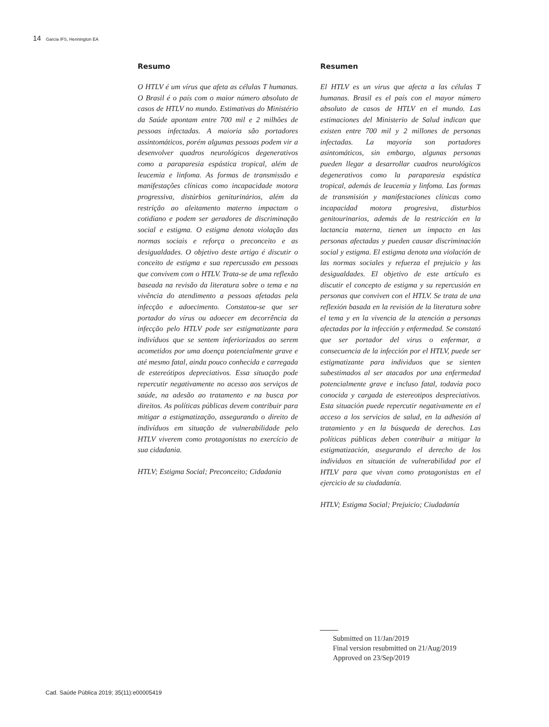14 Garcia IFS, Hennington EA
Resumo
O HTLV é um vírus que afeta as células T humanas. O Brasil é o país com o maior número absoluto de casos de HTLV no mundo. Estimativas do Ministério da Saúde apontam entre 700 mil e 2 milhões de pessoas infectadas. A maioria são portadores assintomáticos, porém algumas pessoas podem vir a desenvolver quadros neurológicos degenerativos como a paraparesia espástica tropical, além de leucemia e linfoma. As formas de transmissão e manifestações clínicas como incapacidade motora progressiva, distúrbios geniturinários, além da restrição ao aleitamento materno impactam o cotidiano e podem ser geradores de discriminação social e estigma. O estigma denota violação das normas sociais e reforça o preconceito e as desigualdades. O objetivo deste artigo é discutir o conceito de estigma e sua repercussão em pessoas que convivem com o HTLV. Trata-se de uma reflexão baseada na revisão da literatura sobre o tema e na vivência do atendimento a pessoas afetadas pela infecção e adoecimento. Constatou-se que ser portador do vírus ou adoecer em decorrência da infecção pelo HTLV pode ser estigmatizante para indivíduos que se sentem inferiorizados ao serem acometidos por uma doença potencialmente grave e até mesmo fatal, ainda pouco conhecida e carregada de estereótipos depreciativos. Essa situação pode repercutir negativamente no acesso aos serviços de saúde, na adesão ao tratamento e na busca por direitos. As políticas públicas devem contribuir para mitigar a estigmatização, assegurando o direito de indivíduos em situação de vulnerabilidade pelo HTLV viverem como protagonistas no exercício de sua cidadania.
HTLV; Estigma Social; Preconceito; Cidadania
Resumen
El HTLV es un virus que afecta a las células T humanas. Brasil es el país con el mayor número absoluto de casos de HTLV en el mundo. Las estimaciones del Ministerio de Salud indican que existen entre 700 mil y 2 millones de personas infectadas. La mayoría son portadores asintomáticos, sin embargo, algunas personas pueden llegar a desarrollar cuadros neurológicos degenerativos como la paraparesia espástica tropical, además de leucemia y linfoma. Las formas de transmisión y manifestaciones clínicas como incapacidad motora progresiva, disturbios genitourinarios, además de la restricción en la lactancia materna, tienen un impacto en las personas afectadas y pueden causar discriminación social y estigma. El estigma denota una violación de las normas sociales y refuerza el prejuicio y las desigualdades. El objetivo de este artículo es discutir el concepto de estigma y su repercusión en personas que conviven con el HTLV. Se trata de una reflexión basada en la revisión de la literatura sobre el tema y en la vivencia de la atención a personas afectadas por la infección y enfermedad. Se constató que ser portador del virus o enfermar, a consecuencia de la infección por el HTLV, puede ser estigmatizante para individuos que se sienten subestimados al ser atacados por una enfermedad potencialmente grave e incluso fatal, todavía poco conocida y cargada de estereotipos despreciativos. Esta situación puede repercutir negativamente en el acceso a los servicios de salud, en la adhesión al tratamiento y en la búsqueda de derechos. Las políticas públicas deben contribuir a mitigar la estigmatización, asegurando el derecho de los individuos en situación de vulnerabilidad por el HTLV para que vivan como protagonistas en el ejercicio de su ciudadanía.
HTLV; Estigma Social; Prejuicio; Ciudadanía
Submitted on 11/Jan/2019
Final version resubmitted on 21/Aug/2019
Approved on 23/Sep/2019
Cad. Saúde Pública 2019; 35(11):e00005419